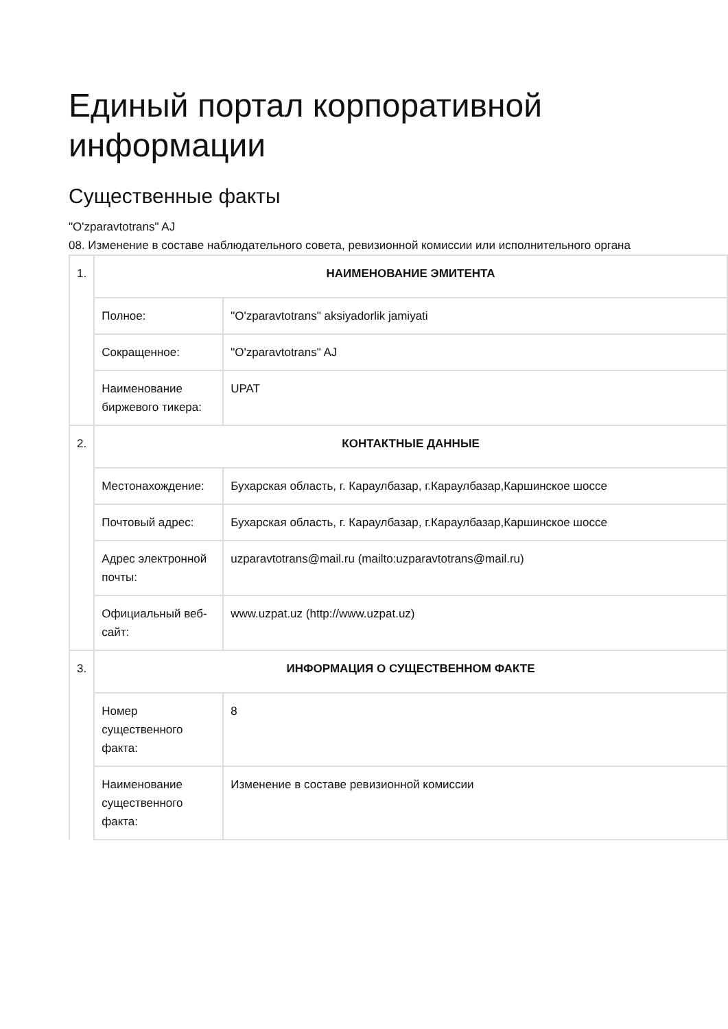Единый портал корпоративной информации
Существенные факты
"O'zparavtotrans" AJ
08. Изменение в составе наблюдательного совета, ревизионной комиссии или исполнительного органа
| 1. | НАИМЕНОВАНИЕ ЭМИТЕНТА | |
| | Полное: | "O'zparavtotrans" aksiyadorlik jamiyati |
| | Сокращенное: | "O'zparavtotrans" AJ |
| | Наименование биржевого тикера: | UPAT |
| 2. | КОНТАКТНЫЕ ДАННЫЕ | |
| | Местонахождение: | Бухарская область, г. Караулбазар, г.Караулбазар,Каршинское шоссе |
| | Почтовый адрес: | Бухарская область, г. Караулбазар, г.Караулбазар,Каршинское шоссе |
| | Адрес электронной почты: | uzparavtotrans@mail.ru (mailto:uzparavtotrans@mail.ru) |
| | Официальный веб-сайт: | www.uzpat.uz (http://www.uzpat.uz) |
| 3. | ИНФОРМАЦИЯ О СУЩЕСТВЕННОМ ФАКТЕ | |
| | Номер существенного факта: | 8 |
| | Наименование существенного факта: | Изменение в составе ревизионной комиссии |